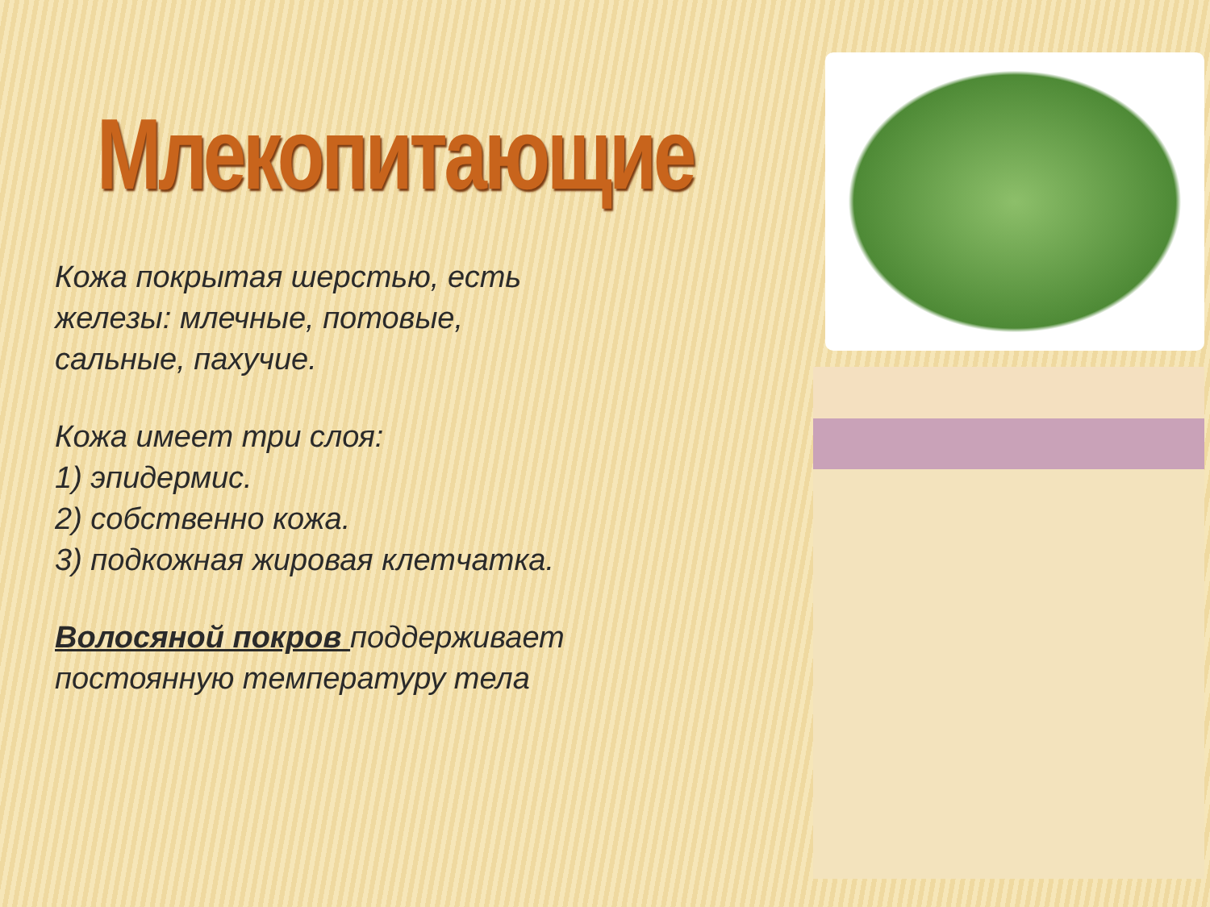Млекопитающие
Кожа покрытая шерстью, есть
железы: млечные, потовые,
сальные, пахучие.
Кожа имеет три слоя:
1) эпидермис.
2) собственно кожа.
3) подкожная жировая клетчатка.
Волосяной покров поддерживает
постоянную температуру тела